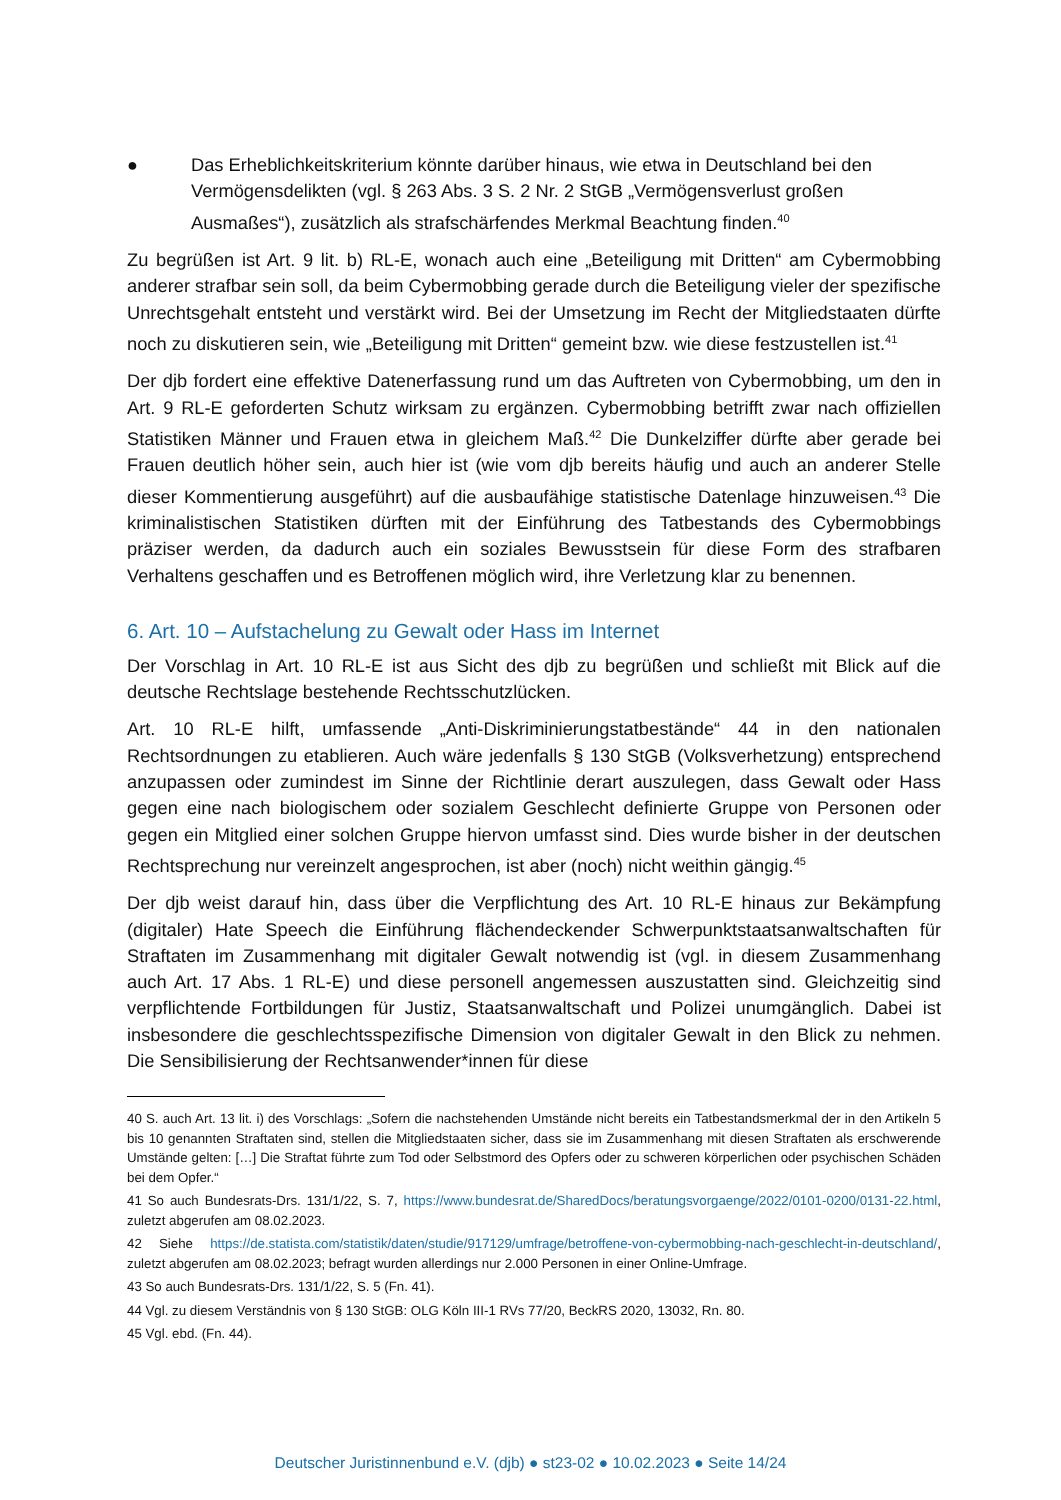● Das Erheblichkeitskriterium könnte darüber hinaus, wie etwa in Deutschland bei den Vermögensdelikten (vgl. § 263 Abs. 3 S. 2 Nr. 2 StGB „Vermögensverlust großen Ausmaßes“), zusätzlich als strafschärfendes Merkmal Beachtung finden.<sup>40</sup>
Zu begrüßen ist Art. 9 lit. b) RL-E, wonach auch eine „Beteiligung mit Dritten“ am Cybermobbing anderer strafbar sein soll, da beim Cybermobbing gerade durch die Beteiligung vieler der spezifische Unrechtsgehalt entsteht und verstärkt wird. Bei der Umsetzung im Recht der Mitgliedstaaten dürfte noch zu diskutieren sein, wie „Beteiligung mit Dritten“ gemeint bzw. wie diese festzustellen ist.<sup>41</sup>
Der djb fordert eine effektive Datenerfassung rund um das Auftreten von Cybermobbing, um den in Art. 9 RL-E geforderten Schutz wirksam zu ergänzen. Cybermobbing betrifft zwar nach offiziellen Statistiken Männer und Frauen etwa in gleichem Maß.<sup>42</sup> Die Dunkelziffer dürfte aber gerade bei Frauen deutlich höher sein, auch hier ist (wie vom djb bereits häufig und auch an anderer Stelle dieser Kommentierung ausgeführt) auf die ausbaufähige statistische Datenlage hinzuweisen.<sup>43</sup> Die kriminalistischen Statistiken dürften mit der Einführung des Tatbestands des Cybermobbings präziser werden, da dadurch auch ein soziales Bewusstsein für diese Form des strafbaren Verhaltens geschaffen und es Betroffenen möglich wird, ihre Verletzung klar zu benennen.
6. Art. 10 – Aufstachelung zu Gewalt oder Hass im Internet
Der Vorschlag in Art. 10 RL-E ist aus Sicht des djb zu begrüßen und schließt mit Blick auf die deutsche Rechtslage bestehende Rechtsschutzlücken.
Art. 10 RL-E hilft, umfassende „Anti-Diskriminierungstatbestände“ 44 in den nationalen Rechtsordnungen zu etablieren. Auch wäre jedenfalls § 130 StGB (Volksverhetzung) entsprechend anzupassen oder zumindest im Sinne der Richtlinie derart auszulegen, dass Gewalt oder Hass gegen eine nach biologischem oder sozialem Geschlecht definierte Gruppe von Personen oder gegen ein Mitglied einer solchen Gruppe hiervon umfasst sind. Dies wurde bisher in der deutschen Rechtsprechung nur vereinzelt angesprochen, ist aber (noch) nicht weithin gängig.<sup>45</sup>
Der djb weist darauf hin, dass über die Verpflichtung des Art. 10 RL-E hinaus zur Bekämpfung (digitaler) Hate Speech die Einführung flächendeckender Schwerpunktstaatsanwaltschaften für Straftaten im Zusammenhang mit digitaler Gewalt notwendig ist (vgl. in diesem Zusammenhang auch Art. 17 Abs. 1 RL-E) und diese personell angemessen auszustatten sind. Gleichzeitig sind verpflichtende Fortbildungen für Justiz, Staatsanwaltschaft und Polizei unumgänglich. Dabei ist insbesondere die geschlechtsspezifische Dimension von digitaler Gewalt in den Blick zu nehmen. Die Sensibilisierung der Rechtsanwender*innen für diese
40 S. auch Art. 13 lit. i) des Vorschlags: „Sofern die nachstehenden Umstände nicht bereits ein Tatbestandsmerkmal der in den Artikeln 5 bis 10 genannten Straftaten sind, stellen die Mitgliedstaaten sicher, dass sie im Zusammenhang mit diesen Straftaten als erschwerende Umstände gelten: […] Die Straftat führte zum Tod oder Selbstmord des Opfers oder zu schweren körperlichen oder psychischen Schäden bei dem Opfer.“
41 So auch Bundesrats-Drs. 131/1/22, S. 7, https://www.bundesrat.de/SharedDocs/beratungsvorgaenge/2022/0101-0200/0131-22.html, zuletzt abgerufen am 08.02.2023.
42 Siehe https://de.statista.com/statistik/daten/studie/917129/umfrage/betroffene-von-cybermobbing-nach-geschlecht-in-deutschland/, zuletzt abgerufen am 08.02.2023; befragt wurden allerdings nur 2.000 Personen in einer Online-Umfrage.
43 So auch Bundesrats-Drs. 131/1/22, S. 5 (Fn. 41).
44 Vgl. zu diesem Verständnis von § 130 StGB: OLG Köln III-1 RVs 77/20, BeckRS 2020, 13032, Rn. 80.
45 Vgl. ebd. (Fn. 44).
Deutscher Juristinnenbund e.V. (djb) ● st23-02 ● 10.02.2023 ● Seite 14/24